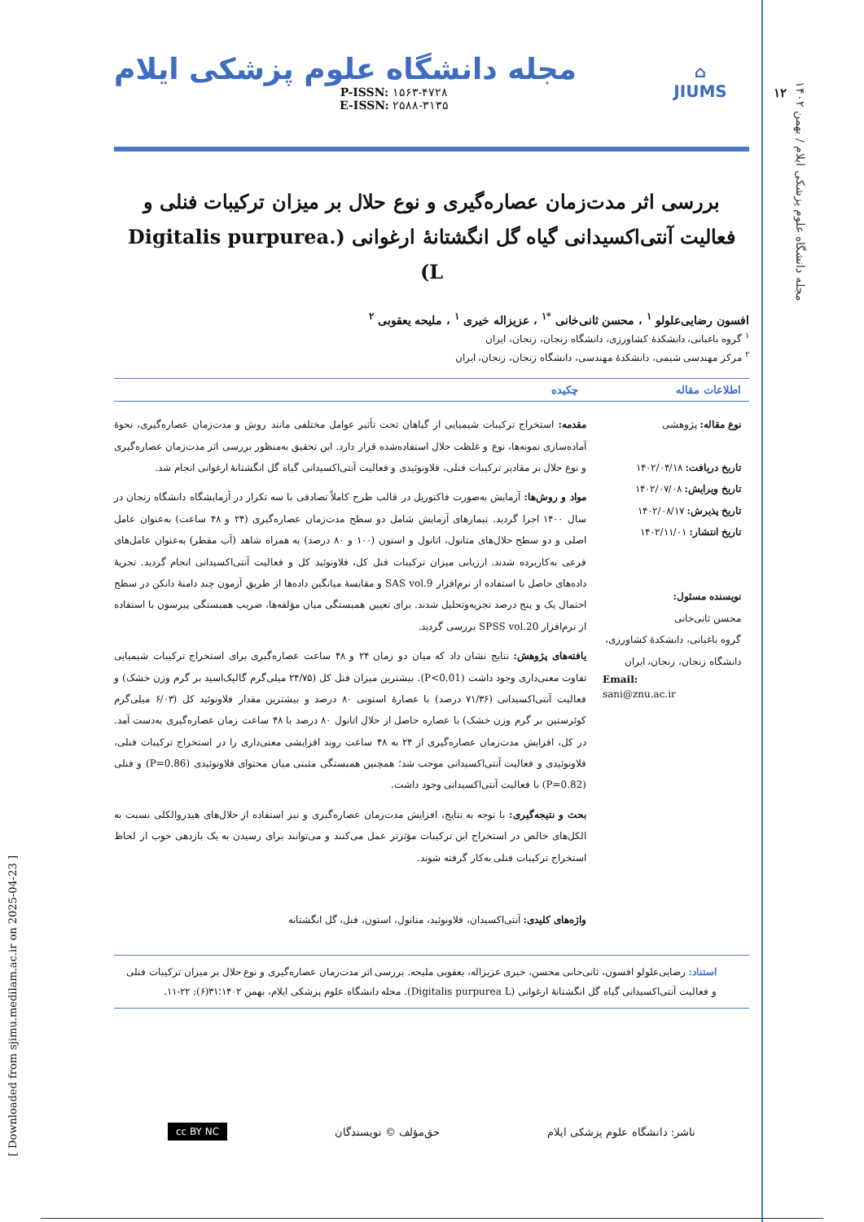۱۲
مجله دانشگاه علوم پزشکی ایلام / بهمن ۱۴۰۲
[ Downloaded from sjimu.medilam.ac.ir on 2025-04-23 ]
⌂
JIUMS
مجله دانشگاه علوم پزشکی ایلام
P-ISSN: ۱۵۶۳-۴۷۲۸
E-ISSN: ۲۵۸۸-۳۱۳۵
بررسی اثر مدت‌زمان عصاره‌گیری و نوع حلال بر میزان ترکیبات فنلی و فعالیت آنتی‌اکسیدانی گیاه گل انگشتانهٔ ارغوانی (.Digitalis purpurea L)
افسون رضایی‌علولو <sup>۱</sup> ، محسن ثانی‌خانی <sup>*۱</sup> ، عزیزاله خیری <sup>۱</sup> ، ملیحه یعقوبی <sup>۲</sup>
<sup>۱</sup> گروه باغبانی، دانشکدهٔ کشاورزی، دانشگاه زنجان، زنجان، ایران
<sup>۲</sup> مرکز مهندسی شیمی، دانشکدهٔ مهندسی، دانشگاه زنجان، زنجان، ایران
اطلاعات مقاله چکیده
نوع مقاله: پژوهشی
تاریخ دریافت: ۱۴۰۲/۰۴/۱۸
تاریخ ویرایش: ۱۴۰۲/۰۷/۰۸
تاریخ پذیرش: ۱۴۰۲/۰۸/۱۷
تاریخ انتشار: ۱۴۰۲/۱۱/۰۱
نویسنده مسئول:
محسن ثانی‌خانی
گروه باغبانی، دانشکدهٔ کشاورزی، دانشگاه زنجان، زنجان، ایران
Email:
sani@znu.ac.ir
مقدمه: استخراج ترکیبات شیمیایی از گیاهان تحت تأثیر عوامل مختلفی مانند روش و مدت‌زمان عصاره‌گیری، نحوهٔ آماده‌سازی نمونه‌ها، نوع و غلظت حلال استفاده‌شده قرار دارد. این تحقیق به‌منظور بررسی اثر مدت‌زمان عصاره‌گیری و نوع حلال بر مقادیر ترکیبات فنلی، فلاونوئیدی و فعالیت آنتی‌اکسیدانی گیاه گل انگشتانهٔ ارغوانی انجام شد.
مواد و روش‌ها: آزمایش به‌صورت فاکتوریل در قالب طرح کاملاً تصادفی با سه تکرار در آزمایشگاه دانشگاه زنجان در سال ۱۴۰۰ اجرا گردید. تیمارهای آزمایش شامل دو سطح مدت‌زمان عصاره‌گیری (۲۴ و ۴۸ ساعت) به‌عنوان عامل اصلی و دو سطح حلال‌های متانول، اتانول و استون (۱۰۰ و ۸۰ درصد) به همراه شاهد (آب مقطر) به‌عنوان عامل‌های فرعی به‌کاربرده شدند. ارزیابی میزان ترکیبات فنل کل، فلاونوئید کل و فعالیت آنتی‌اکسیدانی انجام گردید. تجزیهٔ داده‌های حاصل با استفاده از نرم‌افزار SAS vol.9 و مقایسهٔ میانگین داده‌ها از طریق آزمون چند دامنهٔ دانکن در سطح احتمال یک و پنج درصد تجزیه‌وتحلیل شدند. برای تعیین همبستگی میان مؤلفه‌ها، ضریب همبستگی پیرسون با استفاده از نرم‌افزار SPSS vol.20 بررسی گردید.
یافته‌های پژوهش: نتایج نشان داد که میان دو زمان ۲۴ و ۴۸ ساعت عصاره‌گیری برای استخراج ترکیبات شیمیایی تفاوت معنی‌داری وجود داشت (P<0.01). بیشترین میزان فنل کل (۲۴/۷۵ میلی‌گرم گالیک‌اسید بر گرم وزن خشک) و فعالیت آنتی‌اکسیدانی (۷۱/۳۶ درصد) با عصارهٔ استونی ۸۰ درصد و بیشترین مقدار فلاونوئید کل (۶/۰۳ میلی‌گرم کوئرستین بر گرم وزن خشک) با عصاره حاصل از حلال اتانول ۸۰ درصد با ۴۸ ساعت زمان عصاره‌گیری به‌دست آمد. در کل، افزایش مدت‌زمان عصاره‌گیری از ۲۴ به ۴۸ ساعت روند افزایشی معنی‌داری را در استخراج ترکیبات فنلی، فلاونوئیدی و فعالیت آنتی‌اکسیدانی موجب شد؛ همچنین همبستگی مثبتی میان محتوای فلاونوئیدی (P=0.86) و فنلی (P=0.82) با فعالیت آنتی‌اکسیدانی وجود داشت.
بحث و نتیجه‌گیری: با توجه به نتایج، افزایش مدت‌زمان عصاره‌گیری و نیز استفاده از حلال‌های هیدروالکلی نسبت به الکل‌های خالص در استخراج این ترکیبات مؤثرتر عمل می‌کنند و می‌توانند برای رسیدن به یک بازدهی خوب از لحاظ استخراج ترکیبات فنلی به‌کار گرفته شوند.
واژه‌های کلیدی: آنتی‌اکسیدان، فلاونوئید، متانول، استون، فنل، گل انگشتانه
استناد: رضایی‌علولو افسون، ثانی‌خانی محسن، خیری عزیزاله، یعقوبی ملیحه. بررسی اثر مدت‌زمان عصاره‌گیری و نوع حلال بر میزان ترکیبات فنلی و فعالیت آنتی‌اکسیدانی گیاه گل انگشتانهٔ ارغوانی (Digitalis purpurea L). مجله دانشگاه علوم پزشکی ایلام، بهمن ۱۴۰۲؛۳۱(۶): ۲۲-۱۱.
ناشر: دانشگاه علوم پزشکی ایلام حق‌مؤلف © نویسندگان cc BY NC